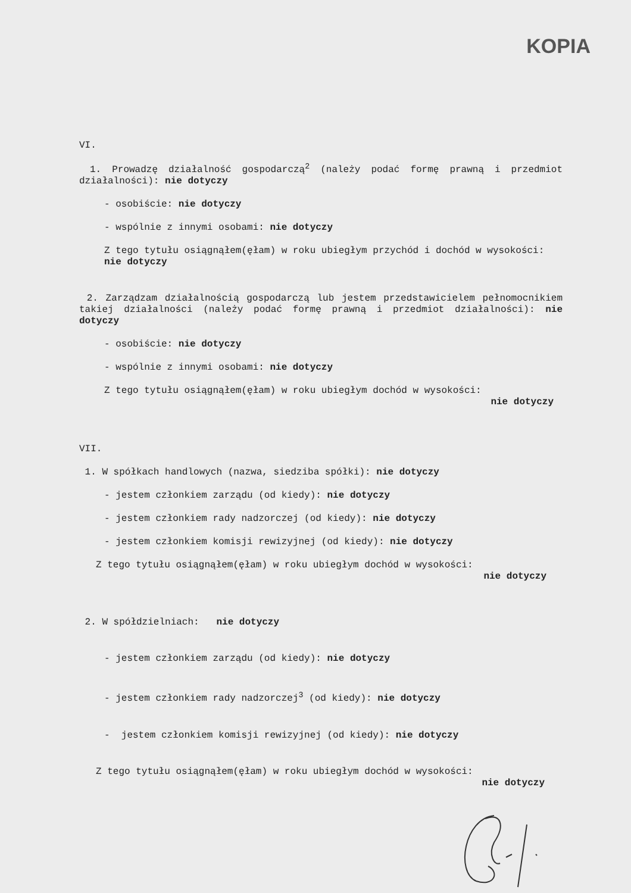KOPIA
VI.
1. Prowadzę działalność gospodarczą<sup>2</sup> (należy podać formę prawną i przedmiot działalności): nie dotyczy
- osobiście: nie dotyczy
- wspólnie z innymi osobami: nie dotyczy
Z tego tytułu osiągnąłem(ęłam) w roku ubiegłym przychód i dochód w wysokości: nie dotyczy
2. Zarządzam działalnością gospodarczą lub jestem przedstawicielem pełnomocnikiem takiej działalności (należy podać formę prawną i przedmiot działalności): nie dotyczy
- osobiście: nie dotyczy
- wspólnie z innymi osobami: nie dotyczy
Z tego tytułu osiągnąłem(ęłam) w roku ubiegłym dochód w wysokości:
nie dotyczy
VII.
1. W spółkach handlowych (nazwa, siedziba spółki): nie dotyczy
- jestem członkiem zarządu (od kiedy): nie dotyczy
- jestem członkiem rady nadzorczej (od kiedy): nie dotyczy
- jestem członkiem komisji rewizyjnej (od kiedy): nie dotyczy
Z tego tytułu osiągnąłem(ęłam) w roku ubiegłym dochód w wysokości:
nie dotyczy
2. W spółdzielniach: nie dotyczy
- jestem członkiem zarządu (od kiedy): nie dotyczy
- jestem członkiem rady nadzorczej<sup>3</sup> (od kiedy): nie dotyczy
- jestem członkiem komisji rewizyjnej (od kiedy): nie dotyczy
Z tego tytułu osiągnąłem(ęłam) w roku ubiegłym dochód w wysokości:
nie dotyczy